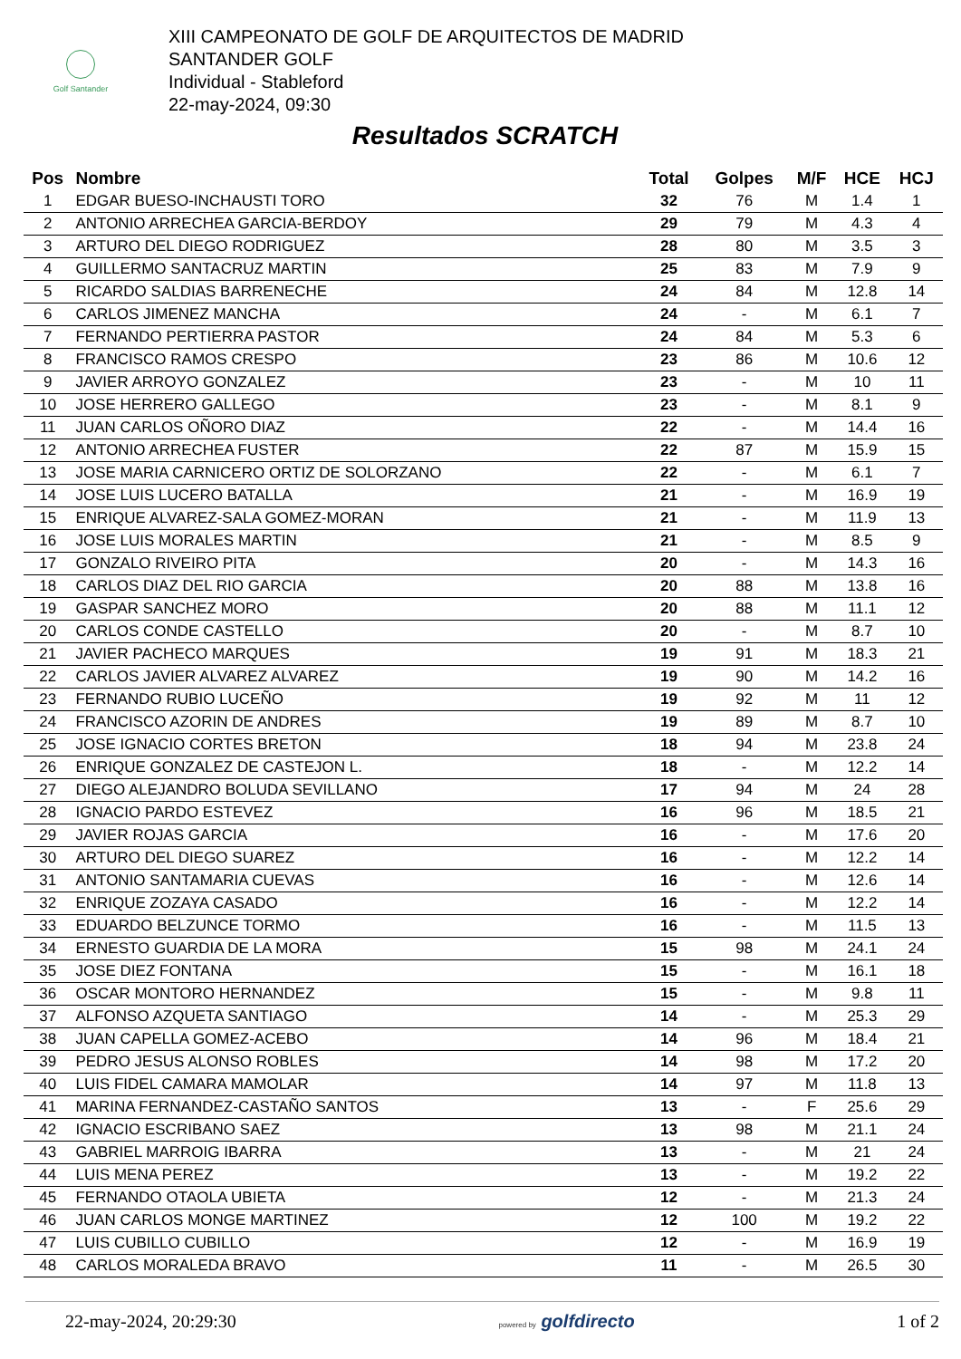Golf Santander
XIII CAMPEONATO DE GOLF DE ARQUITECTOS DE MADRID
SANTANDER GOLF
Individual - Stableford
22-may-2024, 09:30
Resultados SCRATCH
| Pos | Nombre | Total | Golpes | M/F | HCE | HCJ |
| --- | --- | --- | --- | --- | --- | --- |
| 1 | EDGAR BUESO-INCHAUSTI TORO | 32 | 76 | M | 1.4 | 1 |
| 2 | ANTONIO ARRECHEA GARCIA-BERDOY | 29 | 79 | M | 4.3 | 4 |
| 3 | ARTURO DEL DIEGO RODRIGUEZ | 28 | 80 | M | 3.5 | 3 |
| 4 | GUILLERMO SANTACRUZ MARTIN | 25 | 83 | M | 7.9 | 9 |
| 5 | RICARDO SALDIAS BARRENECHE | 24 | 84 | M | 12.8 | 14 |
| 6 | CARLOS JIMENEZ MANCHA | 24 | - | M | 6.1 | 7 |
| 7 | FERNANDO PERTIERRA PASTOR | 24 | 84 | M | 5.3 | 6 |
| 8 | FRANCISCO RAMOS CRESPO | 23 | 86 | M | 10.6 | 12 |
| 9 | JAVIER ARROYO GONZALEZ | 23 | - | M | 10 | 11 |
| 10 | JOSE HERRERO GALLEGO | 23 | - | M | 8.1 | 9 |
| 11 | JUAN CARLOS OÑORO DIAZ | 22 | - | M | 14.4 | 16 |
| 12 | ANTONIO ARRECHEA FUSTER | 22 | 87 | M | 15.9 | 15 |
| 13 | JOSE MARIA CARNICERO ORTIZ DE SOLORZANO | 22 | - | M | 6.1 | 7 |
| 14 | JOSE LUIS LUCERO BATALLA | 21 | - | M | 16.9 | 19 |
| 15 | ENRIQUE ALVAREZ-SALA GOMEZ-MORAN | 21 | - | M | 11.9 | 13 |
| 16 | JOSE LUIS MORALES MARTIN | 21 | - | M | 8.5 | 9 |
| 17 | GONZALO RIVEIRO PITA | 20 | - | M | 14.3 | 16 |
| 18 | CARLOS DIAZ DEL RIO GARCIA | 20 | 88 | M | 13.8 | 16 |
| 19 | GASPAR SANCHEZ MORO | 20 | 88 | M | 11.1 | 12 |
| 20 | CARLOS CONDE CASTELLO | 20 | - | M | 8.7 | 10 |
| 21 | JAVIER PACHECO MARQUES | 19 | 91 | M | 18.3 | 21 |
| 22 | CARLOS JAVIER ALVAREZ ALVAREZ | 19 | 90 | M | 14.2 | 16 |
| 23 | FERNANDO RUBIO LUCEÑO | 19 | 92 | M | 11 | 12 |
| 24 | FRANCISCO AZORIN DE ANDRES | 19 | 89 | M | 8.7 | 10 |
| 25 | JOSE IGNACIO CORTES BRETON | 18 | 94 | M | 23.8 | 24 |
| 26 | ENRIQUE GONZALEZ DE CASTEJON L. | 18 | - | M | 12.2 | 14 |
| 27 | DIEGO ALEJANDRO BOLUDA SEVILLANO | 17 | 94 | M | 24 | 28 |
| 28 | IGNACIO PARDO ESTEVEZ | 16 | 96 | M | 18.5 | 21 |
| 29 | JAVIER ROJAS GARCIA | 16 | - | M | 17.6 | 20 |
| 30 | ARTURO DEL DIEGO SUAREZ | 16 | - | M | 12.2 | 14 |
| 31 | ANTONIO SANTAMARIA CUEVAS | 16 | - | M | 12.6 | 14 |
| 32 | ENRIQUE ZOZAYA CASADO | 16 | - | M | 12.2 | 14 |
| 33 | EDUARDO BELZUNCE TORMO | 16 | - | M | 11.5 | 13 |
| 34 | ERNESTO GUARDIA DE LA MORA | 15 | 98 | M | 24.1 | 24 |
| 35 | JOSE DIEZ FONTANA | 15 | - | M | 16.1 | 18 |
| 36 | OSCAR MONTORO HERNANDEZ | 15 | - | M | 9.8 | 11 |
| 37 | ALFONSO AZQUETA SANTIAGO | 14 | - | M | 25.3 | 29 |
| 38 | JUAN CAPELLA GOMEZ-ACEBO | 14 | 96 | M | 18.4 | 21 |
| 39 | PEDRO JESUS ALONSO ROBLES | 14 | 98 | M | 17.2 | 20 |
| 40 | LUIS FIDEL CAMARA MAMOLAR | 14 | 97 | M | 11.8 | 13 |
| 41 | MARINA FERNANDEZ-CASTAÑO SANTOS | 13 | - | F | 25.6 | 29 |
| 42 | IGNACIO ESCRIBANO SAEZ | 13 | 98 | M | 21.1 | 24 |
| 43 | GABRIEL MARROIG IBARRA | 13 | - | M | 21 | 24 |
| 44 | LUIS MENA PEREZ | 13 | - | M | 19.2 | 22 |
| 45 | FERNANDO OTAOLA UBIETA | 12 | - | M | 21.3 | 24 |
| 46 | JUAN CARLOS MONGE MARTINEZ | 12 | 100 | M | 19.2 | 22 |
| 47 | LUIS CUBILLO CUBILLO | 12 | - | M | 16.9 | 19 |
| 48 | CARLOS MORALEDA BRAVO | 11 | - | M | 26.5 | 30 |
22-may-2024, 20:29:30 powered by golfdirecto 1 of 2